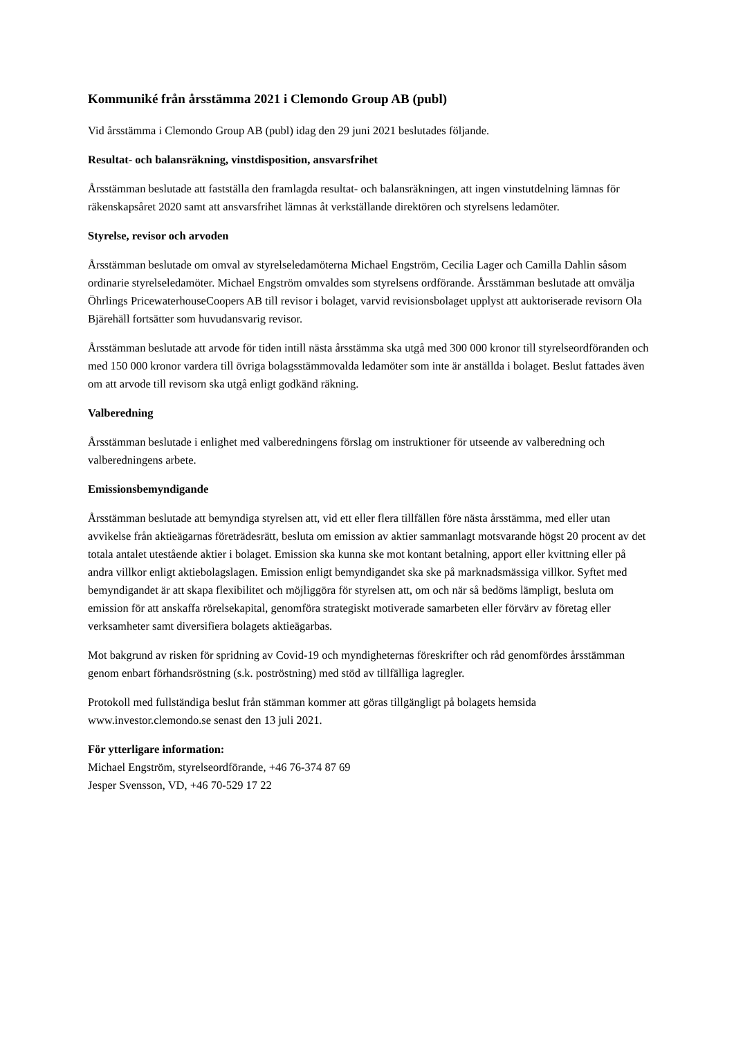Kommuniké från årsstämma 2021 i Clemondo Group AB (publ)
Vid årsstämma i Clemondo Group AB (publ) idag den 29 juni 2021 beslutades följande.
Resultat- och balansräkning, vinstdisposition, ansvarsfrihet
Årsstämman beslutade att fastställa den framlagda resultat- och balansräkningen, att ingen vinstutdelning lämnas för räkenskapsåret 2020 samt att ansvarsfrihet lämnas åt verkställande direktören och styrelsens ledamöter.
Styrelse, revisor och arvoden
Årsstämman beslutade om omval av styrelseledamöterna Michael Engström, Cecilia Lager och Camilla Dahlin såsom ordinarie styrelseledamöter. Michael Engström omvaldes som styrelsens ordförande. Årsstämman beslutade att omvälja Öhrlings PricewaterhouseCoopers AB till revisor i bolaget, varvid revisionsbolaget upplyst att auktoriserade revisorn Ola Bjärehäll fortsätter som huvudansvarig revisor.
Årsstämman beslutade att arvode för tiden intill nästa årsstämma ska utgå med 300 000 kronor till styrelseordföranden och med 150 000 kronor vardera till övriga bolagsstämmovalda ledamöter som inte är anställda i bolaget. Beslut fattades även om att arvode till revisorn ska utgå enligt godkänd räkning.
Valberedning
Årsstämman beslutade i enlighet med valberedningens förslag om instruktioner för utseende av valberedning och valberedningens arbete.
Emissionsbemyndigande
Årsstämman beslutade att bemyndiga styrelsen att, vid ett eller flera tillfällen före nästa årsstämma, med eller utan avvikelse från aktieägarnas företrädesrätt, besluta om emission av aktier sammanlagt motsvarande högst 20 procent av det totala antalet utestående aktier i bolaget. Emission ska kunna ske mot kontant betalning, apport eller kvittning eller på andra villkor enligt aktiebolagslagen. Emission enligt bemyndigandet ska ske på marknadsmässiga villkor. Syftet med bemyndigandet är att skapa flexibilitet och möjliggöra för styrelsen att, om och när så bedöms lämpligt, besluta om emission för att anskaffa rörelsekapital, genomföra strategiskt motiverade samarbeten eller förvärv av företag eller verksamheter samt diversifiera bolagets aktieägarbas.
Mot bakgrund av risken för spridning av Covid-19 och myndigheternas föreskrifter och råd genomfördes årsstämman genom enbart förhandsröstning (s.k. poströstning) med stöd av tillfälliga lagregler.
Protokoll med fullständiga beslut från stämman kommer att göras tillgängligt på bolagets hemsida www.investor.clemondo.se senast den 13 juli 2021.
För ytterligare information:
Michael Engström, styrelseordförande, +46 76-374 87 69
Jesper Svensson, VD, +46 70-529 17 22